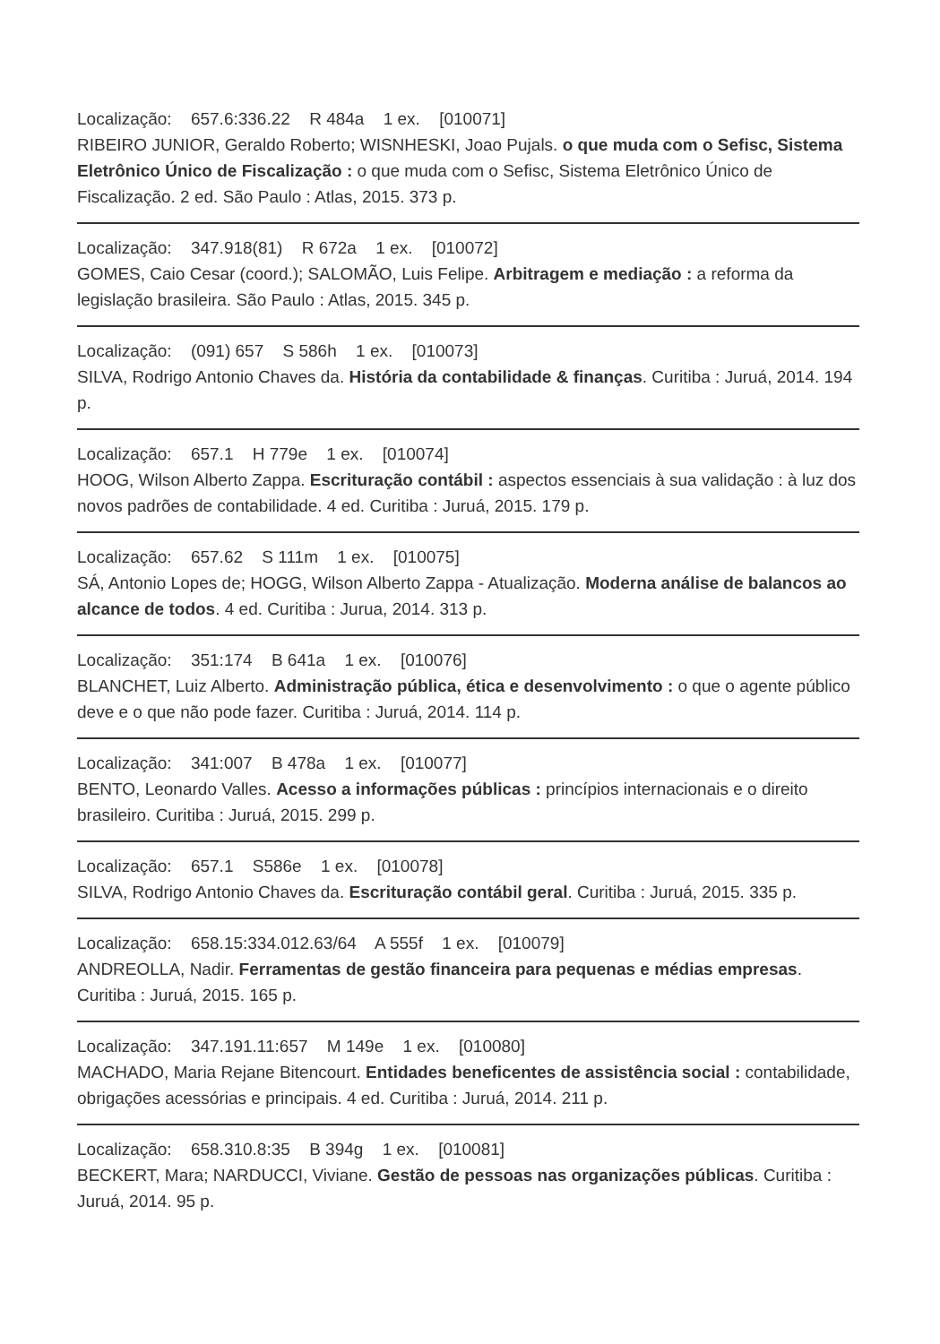Localização: 657.6:336.22 R 484a 1 ex. [010071]
RIBEIRO JUNIOR, Geraldo Roberto; WISNHESKI, Joao Pujals. o que muda com o Sefisc, Sistema Eletrônico Único de Fiscalização : o que muda com o Sefisc, Sistema Eletrônico Único de Fiscalização. 2 ed. São Paulo : Atlas, 2015. 373 p.
Localização: 347.918(81) R 672a 1 ex. [010072]
GOMES, Caio Cesar (coord.); SALOMÃO, Luis Felipe. Arbitragem e mediação : a reforma da legislação brasileira. São Paulo : Atlas, 2015. 345 p.
Localização: (091) 657 S 586h 1 ex. [010073]
SILVA, Rodrigo Antonio Chaves da. História da contabilidade & finanças. Curitiba : Juruá, 2014. 194 p.
Localização: 657.1 H 779e 1 ex. [010074]
HOOG, Wilson Alberto Zappa. Escrituração contábil : aspectos essenciais à sua validação : à luz dos novos padrões de contabilidade. 4 ed. Curitiba : Juruá, 2015. 179 p.
Localização: 657.62 S 111m 1 ex. [010075]
SÁ, Antonio Lopes de; HOGG, Wilson Alberto Zappa - Atualização. Moderna análise de balancos ao alcance de todos. 4 ed. Curitiba : Jurua, 2014. 313 p.
Localização: 351:174 B 641a 1 ex. [010076]
BLANCHET, Luiz Alberto. Administração pública, ética e desenvolvimento : o que o agente público deve e o que não pode fazer. Curitiba : Juruá, 2014. 114 p.
Localização: 341:007 B 478a 1 ex. [010077]
BENTO, Leonardo Valles. Acesso a informações públicas : princípios internacionais e o direito brasileiro. Curitiba : Juruá, 2015. 299 p.
Localização: 657.1 S586e 1 ex. [010078]
SILVA, Rodrigo Antonio Chaves da. Escrituração contábil geral. Curitiba : Juruá, 2015. 335 p.
Localização: 658.15:334.012.63/64 A 555f 1 ex. [010079]
ANDREOLLA, Nadir. Ferramentas de gestão financeira para pequenas e médias empresas. Curitiba : Juruá, 2015. 165 p.
Localização: 347.191.11:657 M 149e 1 ex. [010080]
MACHADO, Maria Rejane Bitencourt. Entidades beneficentes de assistência social : contabilidade, obrigações acessórias e principais. 4 ed. Curitiba : Juruá, 2014. 211 p.
Localização: 658.310.8:35 B 394g 1 ex. [010081]
BECKERT, Mara; NARDUCCI, Viviane. Gestão de pessoas nas organizações públicas. Curitiba : Juruá, 2014. 95 p.